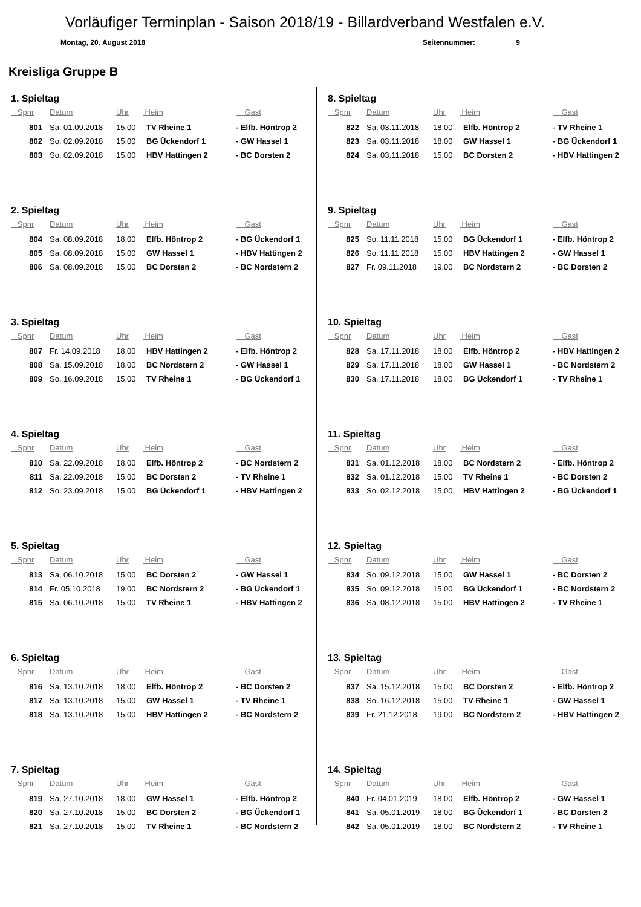Vorläufiger Terminplan - Saison 2018/19 - Billardverband Westfalen e.V.
Montag, 20. August 2018 Seitennummer: 9
Kreisliga Gruppe B
1. Spieltag
| Spnr | Datum | Uhr | Heim | Gast |
| --- | --- | --- | --- | --- |
| 801 | Sa. 01.09.2018 | 15,00 | TV Rheine 1 | - Elfb. Höntrop 2 |
| 802 | So. 02.09.2018 | 15,00 | BG Ückendorf 1 | - GW Hassel 1 |
| 803 | So. 02.09.2018 | 15,00 | HBV Hattingen 2 | - BC Dorsten 2 |
2. Spieltag
| Spnr | Datum | Uhr | Heim | Gast |
| --- | --- | --- | --- | --- |
| 804 | Sa. 08.09.2018 | 18,00 | Elfb. Höntrop 2 | - BG Ückendorf 1 |
| 805 | Sa. 08.09.2018 | 15,00 | GW Hassel 1 | - HBV Hattingen 2 |
| 806 | Sa. 08.09.2018 | 15,00 | BC Dorsten 2 | - BC Nordstern 2 |
3. Spieltag
| Spnr | Datum | Uhr | Heim | Gast |
| --- | --- | --- | --- | --- |
| 807 | Fr. 14.09.2018 | 18,00 | HBV Hattingen 2 | - Elfb. Höntrop 2 |
| 808 | Sa. 15.09.2018 | 18,00 | BC Nordstern 2 | - GW Hassel 1 |
| 809 | So. 16.09.2018 | 15,00 | TV Rheine 1 | - BG Ückendorf 1 |
4. Spieltag
| Spnr | Datum | Uhr | Heim | Gast |
| --- | --- | --- | --- | --- |
| 810 | Sa. 22.09.2018 | 18,00 | Elfb. Höntrop 2 | - BC Nordstern 2 |
| 811 | Sa. 22.09.2018 | 15,00 | BC Dorsten 2 | - TV Rheine 1 |
| 812 | So. 23.09.2018 | 15,00 | BG Ückendorf 1 | - HBV Hattingen 2 |
5. Spieltag
| Spnr | Datum | Uhr | Heim | Gast |
| --- | --- | --- | --- | --- |
| 813 | Sa. 06.10.2018 | 15,00 | BC Dorsten 2 | - GW Hassel 1 |
| 814 | Fr. 05.10.2018 | 19,00 | BC Nordstern 2 | - BG Ückendorf 1 |
| 815 | Sa. 06.10.2018 | 15,00 | TV Rheine 1 | - HBV Hattingen 2 |
6. Spieltag
| Spnr | Datum | Uhr | Heim | Gast |
| --- | --- | --- | --- | --- |
| 816 | Sa. 13.10.2018 | 18,00 | Elfb. Höntrop 2 | - BC Dorsten 2 |
| 817 | Sa. 13.10.2018 | 15,00 | GW Hassel 1 | - TV Rheine 1 |
| 818 | Sa. 13.10.2018 | 15,00 | HBV Hattingen 2 | - BC Nordstern 2 |
7. Spieltag
| Spnr | Datum | Uhr | Heim | Gast |
| --- | --- | --- | --- | --- |
| 819 | Sa. 27.10.2018 | 18,00 | GW Hassel 1 | - Elfb. Höntrop 2 |
| 820 | Sa. 27.10.2018 | 15,00 | BC Dorsten 2 | - BG Ückendorf 1 |
| 821 | Sa. 27.10.2018 | 15,00 | TV Rheine 1 | - BC Nordstern 2 |
8. Spieltag
| Spnr | Datum | Uhr | Heim | Gast |
| --- | --- | --- | --- | --- |
| 822 | Sa. 03.11.2018 | 18,00 | Elfb. Höntrop 2 | - TV Rheine 1 |
| 823 | Sa. 03.11.2018 | 18,00 | GW Hassel 1 | - BG Ückendorf 1 |
| 824 | Sa. 03.11.2018 | 15,00 | BC Dorsten 2 | - HBV Hattingen 2 |
9. Spieltag
| Spnr | Datum | Uhr | Heim | Gast |
| --- | --- | --- | --- | --- |
| 825 | So. 11.11.2018 | 15,00 | BG Ückendorf 1 | - Elfb. Höntrop 2 |
| 826 | So. 11.11.2018 | 15,00 | HBV Hattingen 2 | - GW Hassel 1 |
| 827 | Fr. 09.11.2018 | 19,00 | BC Nordstern 2 | - BC Dorsten 2 |
10. Spieltag
| Spnr | Datum | Uhr | Heim | Gast |
| --- | --- | --- | --- | --- |
| 828 | Sa. 17.11.2018 | 18,00 | Elfb. Höntrop 2 | - HBV Hattingen 2 |
| 829 | Sa. 17.11.2018 | 18,00 | GW Hassel 1 | - BC Nordstern 2 |
| 830 | Sa. 17.11.2018 | 18,00 | BG Ückendorf 1 | - TV Rheine 1 |
11. Spieltag
| Spnr | Datum | Uhr | Heim | Gast |
| --- | --- | --- | --- | --- |
| 831 | Sa. 01.12.2018 | 18,00 | BC Nordstern 2 | - Elfb. Höntrop 2 |
| 832 | Sa. 01.12.2018 | 15,00 | TV Rheine 1 | - BC Dorsten 2 |
| 833 | So. 02.12.2018 | 15,00 | HBV Hattingen 2 | - BG Ückendorf 1 |
12. Spieltag
| Spnr | Datum | Uhr | Heim | Gast |
| --- | --- | --- | --- | --- |
| 834 | So. 09.12.2018 | 15,00 | GW Hassel 1 | - BC Dorsten 2 |
| 835 | So. 09.12.2018 | 15,00 | BG Ückendorf 1 | - BC Nordstern 2 |
| 836 | Sa. 08.12.2018 | 15,00 | HBV Hattingen 2 | - TV Rheine 1 |
13. Spieltag
| Spnr | Datum | Uhr | Heim | Gast |
| --- | --- | --- | --- | --- |
| 837 | Sa. 15.12.2018 | 15,00 | BC Dorsten 2 | - Elfb. Höntrop 2 |
| 838 | So. 16.12.2018 | 15,00 | TV Rheine 1 | - GW Hassel 1 |
| 839 | Fr. 21.12.2018 | 19,00 | BC Nordstern 2 | - HBV Hattingen 2 |
14. Spieltag
| Spnr | Datum | Uhr | Heim | Gast |
| --- | --- | --- | --- | --- |
| 840 | Fr. 04.01.2019 | 18,00 | Elfb. Höntrop 2 | - GW Hassel 1 |
| 841 | Sa. 05.01.2019 | 18,00 | BG Ückendorf 1 | - BC Dorsten 2 |
| 842 | Sa. 05.01.2019 | 18,00 | BC Nordstern 2 | - TV Rheine 1 |